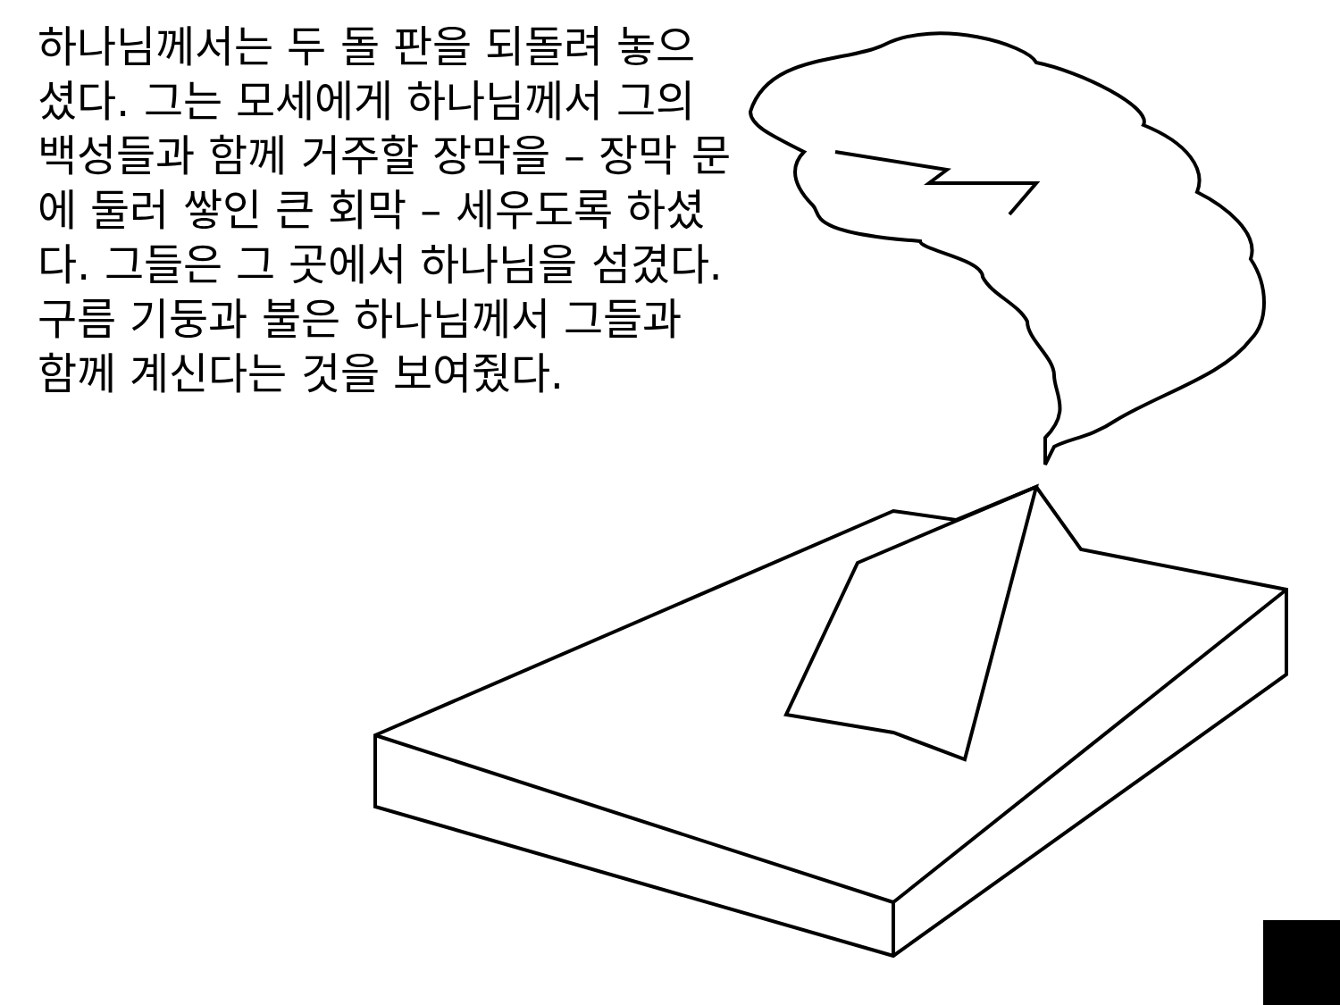하나님께서는 두 돌 판을 되돌려 놓으셨다. 그는 모세에게 하나님께서 그의 백성들과 함께 거주할 장막을 – 장막 문에 둘러 쌓인 큰 회막 – 세우도록 하셨다. 그들은 그 곳에서 하나님을 섬겼다. 구름 기둥과 불은 하나님께서 그들과 함께 계신다는 것을 보여줬다.